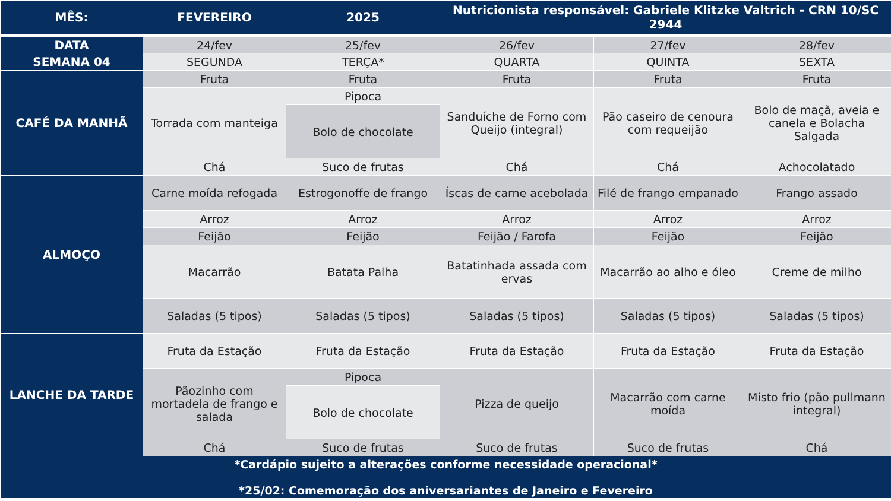| MÊS: | FEVEREIRO | 2025 | Nutricionista responsável: Gabriele Klitzke Valtrich - CRN 10/SC 2944 | | |
| --- | --- | --- | --- | --- | --- |
| DATA | 24/fev | 25/fev | 26/fev | 27/fev | 28/fev |
| SEMANA 04 | SEGUNDA | TERÇA* | QUARTA | QUINTA | SEXTA |
| CAFÉ DA MANHÃ | Fruta | Fruta | Fruta | Fruta | Fruta |
| | Torrada com manteiga | Pipoca | Sanduíche de Forno com Queijo (integral) | Pão caseiro de cenoura com requeijão | Bolo de maçã, aveia e canela e Bolacha Salgada |
| | | Bolo de chocolate | | | |
| | Chá | Suco de frutas | Chá | Chá | Achocolatado |
| ALMOÇO | Carne moída refogada | Estrogonoffe de frango | Íscas de carne acebolada | Filé de frango empanado | Frango assado |
| | Arroz | Arroz | Arroz | Arroz | Arroz |
| | Feijão | Feijão | Feijão / Farofa | Feijão | Feijão |
| | Macarrão | Batata Palha | Batatinhada assada com ervas | Macarrão ao alho e óleo | Creme de milho |
| | Saladas (5 tipos) | Saladas (5 tipos) | Saladas (5 tipos) | Saladas (5 tipos) | Saladas (5 tipos) |
| LANCHE DA TARDE | Fruta da Estação | Fruta da Estação | Fruta da Estação | Fruta da Estação | Fruta da Estação |
| | Pãozinho com mortadela de frango e salada | Pipoca | Pizza de queijo | Macarrão com carne moída | Misto frio (pão pullmann integral) |
| | | Bolo de chocolate | | | |
| | Chá | Suco de frutas | Suco de frutas | Suco de frutas | Chá |
| *Cardápio sujeito a alterações conforme necessidade operacional* *25/02: Comemoração dos aniversariantes de Janeiro e Fevereiro | | | | | |